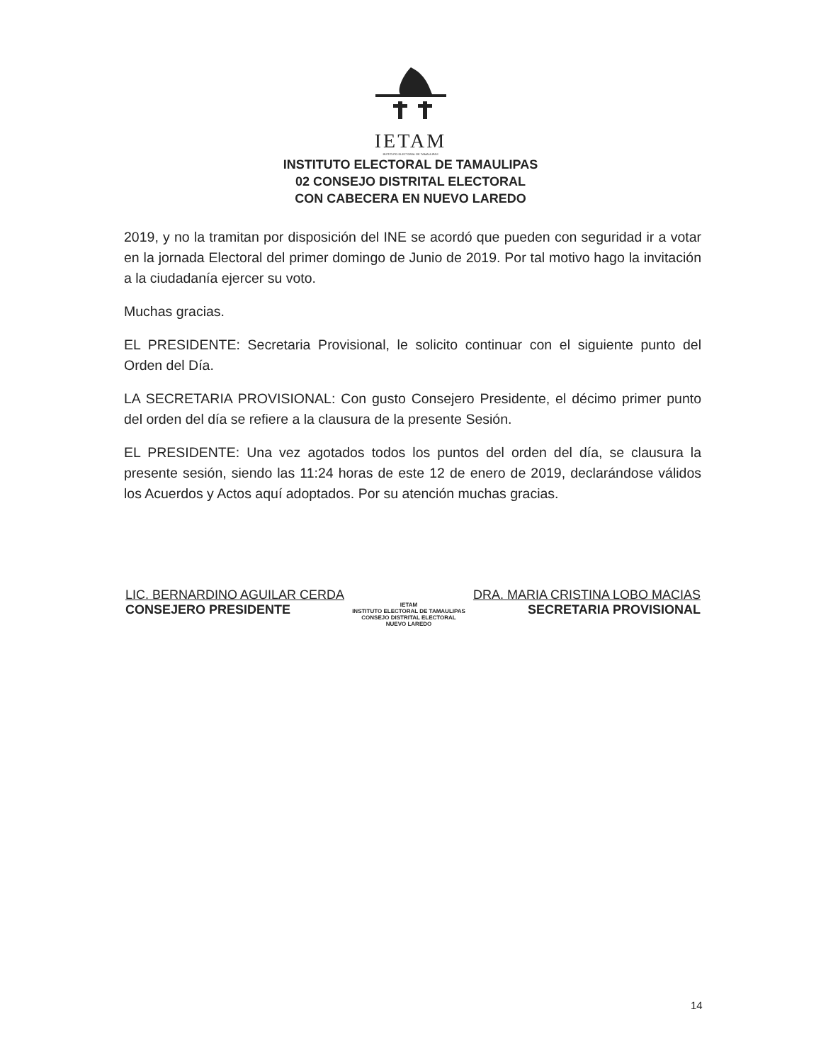IETAM
INSTITUTO ELECTORAL DE TAMAULIPAS
INSTITUTO ELECTORAL DE TAMAULIPAS
02 CONSEJO DISTRITAL ELECTORAL
CON CABECERA EN NUEVO LAREDO
2019, y no la tramitan por disposición del INE se acordó que pueden con seguridad ir a votar en la jornada Electoral del primer domingo de Junio de 2019. Por tal motivo hago la invitación a la ciudadanía ejercer su voto.
Muchas gracias.
EL PRESIDENTE: Secretaria Provisional, le solicito continuar con el siguiente punto del Orden del Día.
LA SECRETARIA PROVISIONAL: Con gusto Consejero Presidente, el décimo primer punto del orden del día se refiere a la clausura de la presente Sesión.
EL PRESIDENTE: Una vez agotados todos los puntos del orden del día, se clausura la presente sesión, siendo las 11:24 horas de este 12 de enero de 2019, declarándose válidos los Acuerdos y Actos aquí adoptados. Por su atención muchas gracias.
LIC. BERNARDINO AGUILAR CERDA
CONSEJERO PRESIDENTE
IETAM
INSTITUTO ELECTORAL DE TAMAULIPAS
CONSEJO DISTRITAL ELECTORAL
NUEVO LAREDO
DRA. MARIA CRISTINA LOBO MACIAS
SECRETARIA PROVISIONAL
14